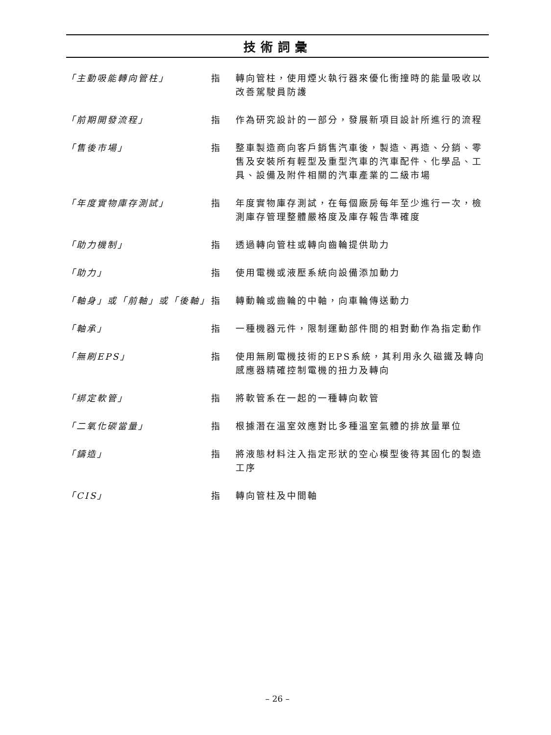技術詞彙
「主動吸能轉向管柱」 指 轉向管柱，使用煙火執行器來優化衝撞時的能量吸收以改善駕駛員防護
「前期開發流程」 指 作為研究設計的一部分，發展新項目設計所進行的流程
「售後市場」 指 整車製造商向客戶銷售汽車後，製造、再造、分銷、零售及安裝所有輕型及重型汽車的汽車配件、化學品、工具、設備及附件相關的汽車產業的二級市場
「年度實物庫存測試」 指 年度實物庫存測試，在每個廠房每年至少進行一次，檢測庫存管理整體嚴格度及庫存報告準確度
「助力機制」 指 透過轉向管柱或轉向齒輪提供助力
「助力」 指 使用電機或液壓系統向設備添加動力
「軸身」或「前軸」或「後軸」 指 轉動輪或齒輪的中軸，向車輪傳送動力
「軸承」 指 一種機器元件，限制運動部件間的相對動作為指定動作
「無刷EPS」 指 使用無刷電機技術的EPS系統，其利用永久磁鐵及轉向感應器精確控制電機的扭力及轉向
「綁定軟管」 指 將軟管系在一起的一種轉向軟管
「二氧化碳當量」 指 根據潛在溫室效應對比多種溫室氣體的排放量單位
「鑄造」 指 將液態材料注入指定形狀的空心模型後待其固化的製造工序
「CIS」 指 轉向管柱及中間軸
– 26 –